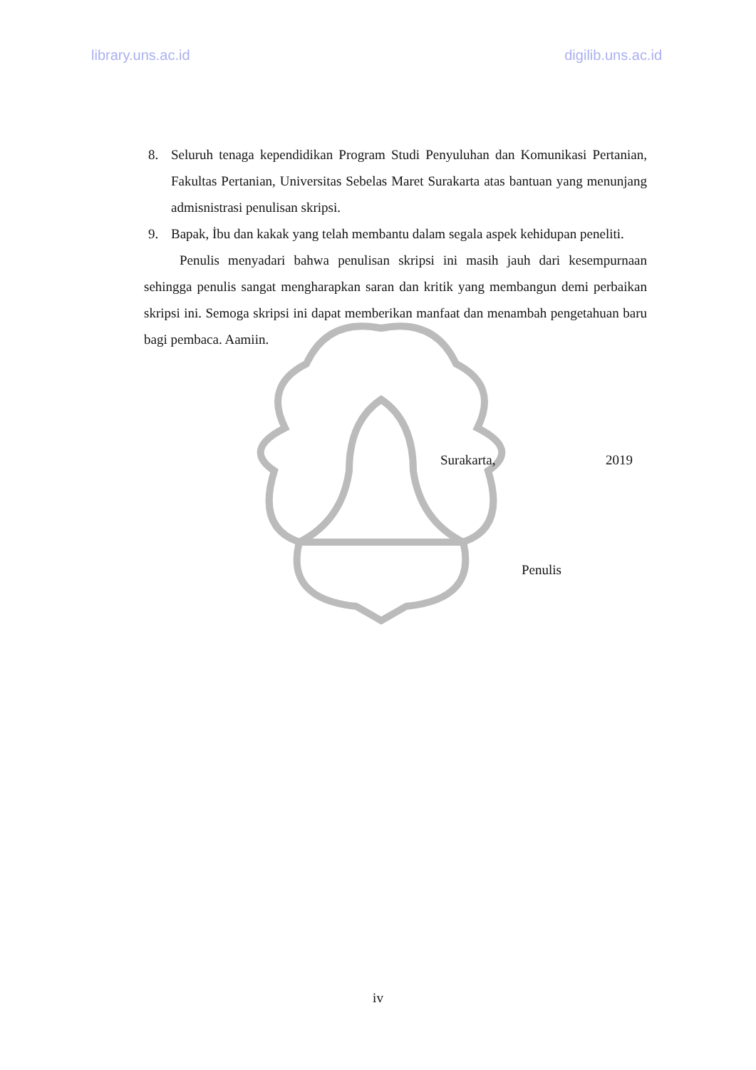library.uns.ac.id digilib.uns.ac.id
8. Seluruh tenaga kependidikan Program Studi Penyuluhan dan Komunikasi Pertanian, Fakultas Pertanian, Universitas Sebelas Maret Surakarta atas bantuan yang menunjang admisnistrasi penulisan skripsi.
9. Bapak, İbu dan kakak yang telah membantu dalam segala aspek kehidupan peneliti.
Penulis menyadari bahwa penulisan skripsi ini masih jauh dari kesempurnaan sehingga penulis sangat mengharapkan saran dan kritik yang membangun demi perbaikan skripsi ini. Semoga skripsi ini dapat memberikan manfaat dan menambah pengetahuan baru bagi pembaca. Aamiin.
Surakarta, 2019
Penulis
iv